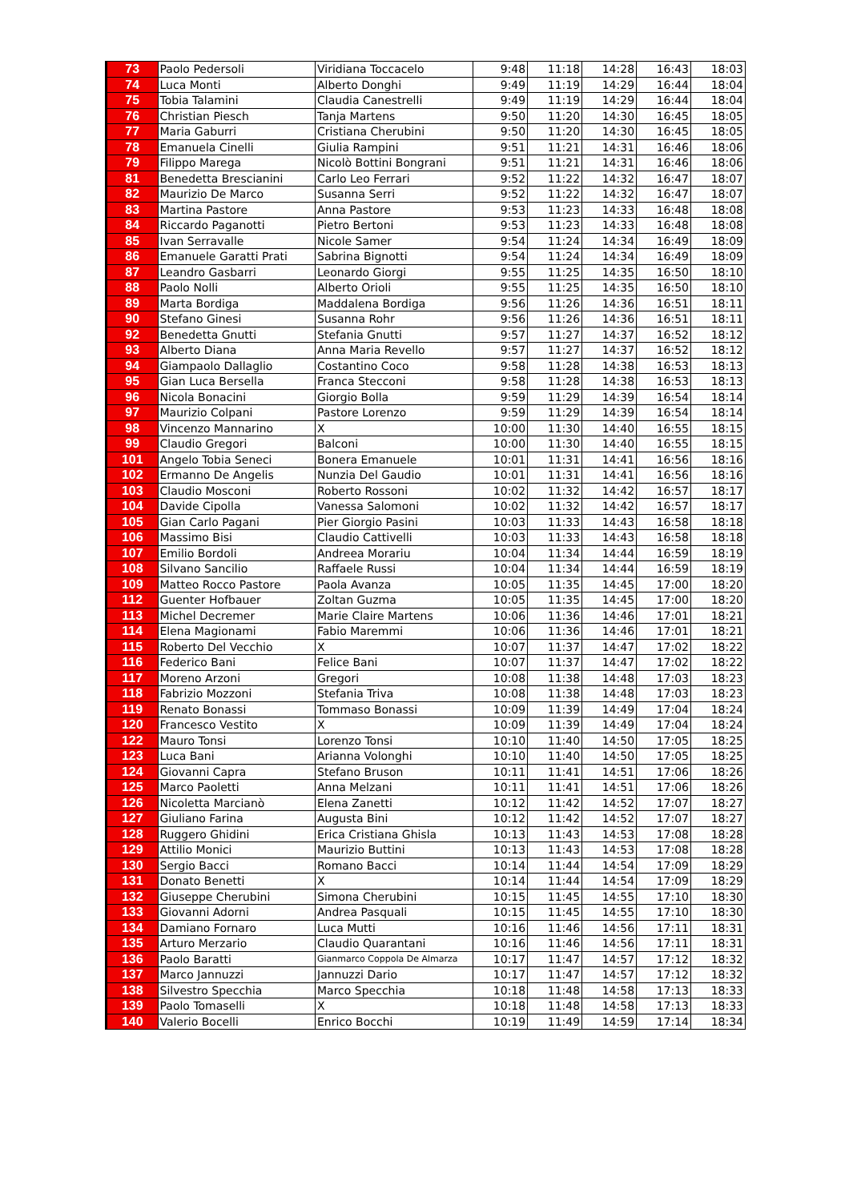| 73 | Paolo Pedersoli | Viridiana Toccacelo | 9:48 | 11:18 | 14:28 | 16:43 | 18:03 |
| 74 | Luca Monti | Alberto Donghi | 9:49 | 11:19 | 14:29 | 16:44 | 18:04 |
| 75 | Tobia Talamini | Claudia Canestrelli | 9:49 | 11:19 | 14:29 | 16:44 | 18:04 |
| 76 | Christian Piesch | Tanja Martens | 9:50 | 11:20 | 14:30 | 16:45 | 18:05 |
| 77 | Maria Gaburri | Cristiana Cherubini | 9:50 | 11:20 | 14:30 | 16:45 | 18:05 |
| 78 | Emanuela Cinelli | Giulia Rampini | 9:51 | 11:21 | 14:31 | 16:46 | 18:06 |
| 79 | Filippo Marega | Nicolò Bottini Bongrani | 9:51 | 11:21 | 14:31 | 16:46 | 18:06 |
| 81 | Benedetta Brescianini | Carlo Leo Ferrari | 9:52 | 11:22 | 14:32 | 16:47 | 18:07 |
| 82 | Maurizio De Marco | Susanna Serri | 9:52 | 11:22 | 14:32 | 16:47 | 18:07 |
| 83 | Martina Pastore | Anna Pastore | 9:53 | 11:23 | 14:33 | 16:48 | 18:08 |
| 84 | Riccardo Paganotti | Pietro Bertoni | 9:53 | 11:23 | 14:33 | 16:48 | 18:08 |
| 85 | Ivan Serravalle | Nicole Samer | 9:54 | 11:24 | 14:34 | 16:49 | 18:09 |
| 86 | Emanuele Garatti Prati | Sabrina Bignotti | 9:54 | 11:24 | 14:34 | 16:49 | 18:09 |
| 87 | Leandro Gasbarri | Leonardo Giorgi | 9:55 | 11:25 | 14:35 | 16:50 | 18:10 |
| 88 | Paolo Nolli | Alberto Orioli | 9:55 | 11:25 | 14:35 | 16:50 | 18:10 |
| 89 | Marta Bordiga | Maddalena Bordiga | 9:56 | 11:26 | 14:36 | 16:51 | 18:11 |
| 90 | Stefano Ginesi | Susanna Rohr | 9:56 | 11:26 | 14:36 | 16:51 | 18:11 |
| 92 | Benedetta Gnutti | Stefania Gnutti | 9:57 | 11:27 | 14:37 | 16:52 | 18:12 |
| 93 | Alberto Diana | Anna Maria Revello | 9:57 | 11:27 | 14:37 | 16:52 | 18:12 |
| 94 | Giampaolo Dallaglio | Costantino Coco | 9:58 | 11:28 | 14:38 | 16:53 | 18:13 |
| 95 | Gian Luca Bersella | Franca Stecconi | 9:58 | 11:28 | 14:38 | 16:53 | 18:13 |
| 96 | Nicola Bonacini | Giorgio Bolla | 9:59 | 11:29 | 14:39 | 16:54 | 18:14 |
| 97 | Maurizio Colpani | Pastore Lorenzo | 9:59 | 11:29 | 14:39 | 16:54 | 18:14 |
| 98 | Vincenzo Mannarino | X | 10:00 | 11:30 | 14:40 | 16:55 | 18:15 |
| 99 | Claudio Gregori | Balconi | 10:00 | 11:30 | 14:40 | 16:55 | 18:15 |
| 101 | Angelo Tobia Seneci | Bonera Emanuele | 10:01 | 11:31 | 14:41 | 16:56 | 18:16 |
| 102 | Ermanno De Angelis | Nunzia Del Gaudio | 10:01 | 11:31 | 14:41 | 16:56 | 18:16 |
| 103 | Claudio Mosconi | Roberto Rossoni | 10:02 | 11:32 | 14:42 | 16:57 | 18:17 |
| 104 | Davide Cipolla | Vanessa Salomoni | 10:02 | 11:32 | 14:42 | 16:57 | 18:17 |
| 105 | Gian Carlo Pagani | Pier Giorgio Pasini | 10:03 | 11:33 | 14:43 | 16:58 | 18:18 |
| 106 | Massimo Bisi | Claudio Cattivelli | 10:03 | 11:33 | 14:43 | 16:58 | 18:18 |
| 107 | Emilio Bordoli | Andreea Morariu | 10:04 | 11:34 | 14:44 | 16:59 | 18:19 |
| 108 | Silvano Sancilio | Raffaele Russi | 10:04 | 11:34 | 14:44 | 16:59 | 18:19 |
| 109 | Matteo Rocco Pastore | Paola Avanza | 10:05 | 11:35 | 14:45 | 17:00 | 18:20 |
| 112 | Guenter Hofbauer | Zoltan Guzma | 10:05 | 11:35 | 14:45 | 17:00 | 18:20 |
| 113 | Michel Decremer | Marie Claire Martens | 10:06 | 11:36 | 14:46 | 17:01 | 18:21 |
| 114 | Elena Magionami | Fabio Maremmi | 10:06 | 11:36 | 14:46 | 17:01 | 18:21 |
| 115 | Roberto Del Vecchio | X | 10:07 | 11:37 | 14:47 | 17:02 | 18:22 |
| 116 | Federico Bani | Felice Bani | 10:07 | 11:37 | 14:47 | 17:02 | 18:22 |
| 117 | Moreno Arzoni | Gregori | 10:08 | 11:38 | 14:48 | 17:03 | 18:23 |
| 118 | Fabrizio Mozzoni | Stefania Triva | 10:08 | 11:38 | 14:48 | 17:03 | 18:23 |
| 119 | Renato Bonassi | Tommaso Bonassi | 10:09 | 11:39 | 14:49 | 17:04 | 18:24 |
| 120 | Francesco Vestito | X | 10:09 | 11:39 | 14:49 | 17:04 | 18:24 |
| 122 | Mauro Tonsi | Lorenzo Tonsi | 10:10 | 11:40 | 14:50 | 17:05 | 18:25 |
| 123 | Luca Bani | Arianna Volonghi | 10:10 | 11:40 | 14:50 | 17:05 | 18:25 |
| 124 | Giovanni Capra | Stefano Bruson | 10:11 | 11:41 | 14:51 | 17:06 | 18:26 |
| 125 | Marco Paoletti | Anna Melzani | 10:11 | 11:41 | 14:51 | 17:06 | 18:26 |
| 126 | Nicoletta Marcianò | Elena Zanetti | 10:12 | 11:42 | 14:52 | 17:07 | 18:27 |
| 127 | Giuliano Farina | Augusta Bini | 10:12 | 11:42 | 14:52 | 17:07 | 18:27 |
| 128 | Ruggero Ghidini | Erica Cristiana Ghisla | 10:13 | 11:43 | 14:53 | 17:08 | 18:28 |
| 129 | Attilio Monici | Maurizio Buttini | 10:13 | 11:43 | 14:53 | 17:08 | 18:28 |
| 130 | Sergio Bacci | Romano Bacci | 10:14 | 11:44 | 14:54 | 17:09 | 18:29 |
| 131 | Donato Benetti | X | 10:14 | 11:44 | 14:54 | 17:09 | 18:29 |
| 132 | Giuseppe Cherubini | Simona Cherubini | 10:15 | 11:45 | 14:55 | 17:10 | 18:30 |
| 133 | Giovanni Adorni | Andrea Pasquali | 10:15 | 11:45 | 14:55 | 17:10 | 18:30 |
| 134 | Damiano Fornaro | Luca Mutti | 10:16 | 11:46 | 14:56 | 17:11 | 18:31 |
| 135 | Arturo Merzario | Claudio Quarantani | 10:16 | 11:46 | 14:56 | 17:11 | 18:31 |
| 136 | Paolo Baratti | Gianmarco Coppola De Almarza | 10:17 | 11:47 | 14:57 | 17:12 | 18:32 |
| 137 | Marco Jannuzzi | Jannuzzi Dario | 10:17 | 11:47 | 14:57 | 17:12 | 18:32 |
| 138 | Silvestro Specchia | Marco Specchia | 10:18 | 11:48 | 14:58 | 17:13 | 18:33 |
| 139 | Paolo Tomaselli | X | 10:18 | 11:48 | 14:58 | 17:13 | 18:33 |
| 140 | Valerio Bocelli | Enrico Bocchi | 10:19 | 11:49 | 14:59 | 17:14 | 18:34 |